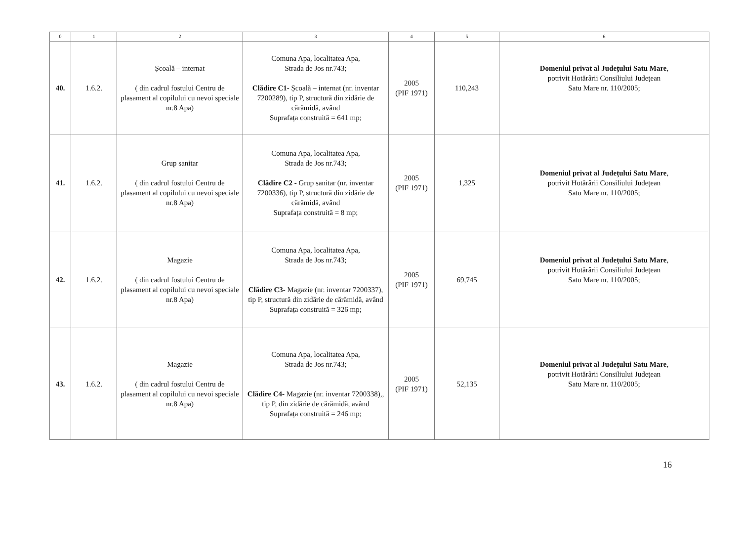| 0 | 1 | 2 | 3 | 4 | 5 | 6 |
| --- | --- | --- | --- | --- | --- | --- |
| 40. | 1.6.2. | Școală – internat ( din cadrul fostului Centru de plasament al copilului cu nevoi speciale nr.8 Apa) | Comuna Apa, localitatea Apa, Strada de Jos nr.743; Clădire C1- Școală – internat (nr. inventar 7200289), tip P, structură din zidărie de cărămidă, având Suprafața construită = 641 mp; | 2005 (PIF 1971) | 110,243 | Domeniul privat al Județului Satu Mare , potrivit Hotărârii Consiliului Județean Satu Mare nr. 110/2005; |
| 41. | 1.6.2. | Grup sanitar ( din cadrul fostului Centru de plasament al copilului cu nevoi speciale nr.8 Apa) | Comuna Apa, localitatea Apa, Strada de Jos nr.743; Clădire C2 - Grup sanitar (nr. inventar 7200336), tip P, structură din zidărie de cărămidă, având Suprafața construită = 8 mp; | 2005 (PIF 1971) | 1,325 | Domeniul privat al Județului Satu Mare , potrivit Hotărârii Consiliului Județean Satu Mare nr. 110/2005; |
| 42. | 1.6.2. | Magazie ( din cadrul fostului Centru de plasament al copilului cu nevoi speciale nr.8 Apa) | Comuna Apa, localitatea Apa, Strada de Jos nr.743; Clădire C3- Magazie (nr. inventar 7200337), tip P, structură din zidărie de cărămidă, având Suprafața construită = 326 mp; | 2005 (PIF 1971) | 69,745 | Domeniul privat al Județului Satu Mare , potrivit Hotărârii Consiliului Județean Satu Mare nr. 110/2005; |
| 43. | 1.6.2. | Magazie ( din cadrul fostului Centru de plasament al copilului cu nevoi speciale nr.8 Apa) | Comuna Apa, localitatea Apa, Strada de Jos nr.743; Clădire C4- Magazie (nr. inventar 7200338),, tip P, din zidărie de cărămidă, având Suprafața construită = 246 mp; | 2005 (PIF 1971) | 52,135 | Domeniul privat al Județului Satu Mare , potrivit Hotărârii Consiliului Județean Satu Mare nr. 110/2005; |
16